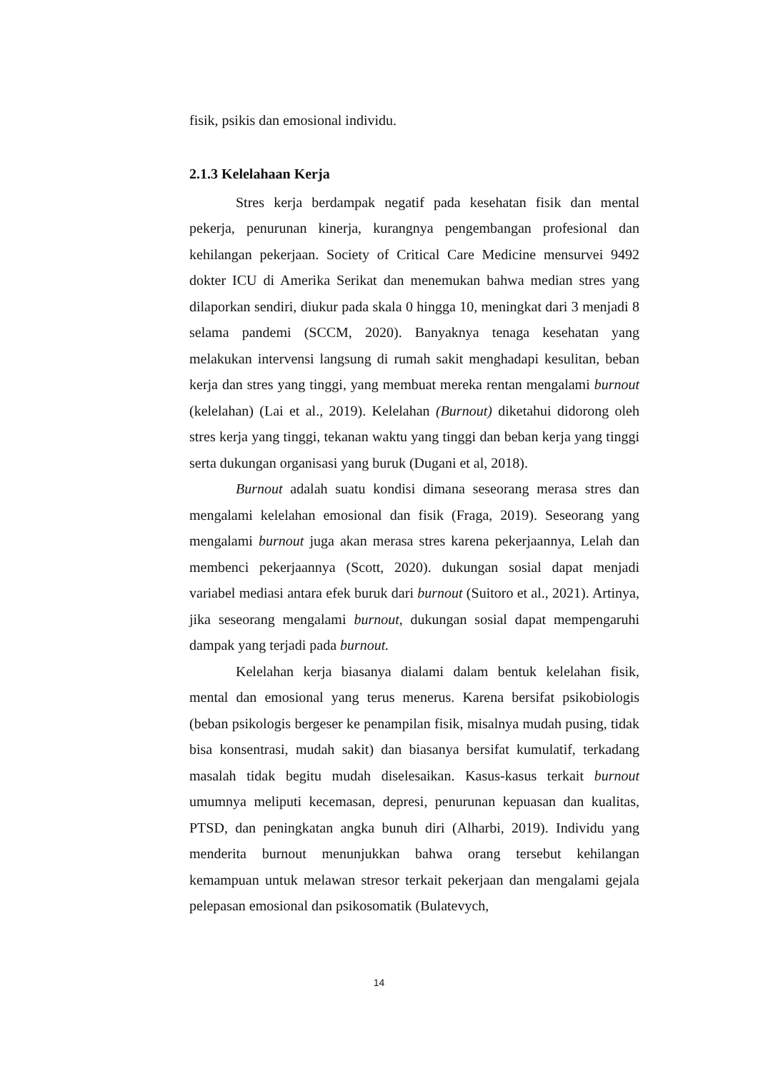fisik, psikis dan emosional individu.
2.1.3 Kelelahaan Kerja
Stres kerja berdampak negatif pada kesehatan fisik dan mental pekerja, penurunan kinerja, kurangnya pengembangan profesional dan kehilangan pekerjaan. Society of Critical Care Medicine mensurvei 9492 dokter ICU di Amerika Serikat dan menemukan bahwa median stres yang dilaporkan sendiri, diukur pada skala 0 hingga 10, meningkat dari 3 menjadi 8 selama pandemi (SCCM, 2020). Banyaknya tenaga kesehatan yang melakukan intervensi langsung di rumah sakit menghadapi kesulitan, beban kerja dan stres yang tinggi, yang membuat mereka rentan mengalami burnout (kelelahan) (Lai et al., 2019). Kelelahan (Burnout) diketahui didorong oleh stres kerja yang tinggi, tekanan waktu yang tinggi dan beban kerja yang tinggi serta dukungan organisasi yang buruk (Dugani et al, 2018).
Burnout adalah suatu kondisi dimana seseorang merasa stres dan mengalami kelelahan emosional dan fisik (Fraga, 2019). Seseorang yang mengalami burnout juga akan merasa stres karena pekerjaannya, Lelah dan membenci pekerjaannya (Scott, 2020). dukungan sosial dapat menjadi variabel mediasi antara efek buruk dari burnout (Suitoro et al., 2021). Artinya, jika seseorang mengalami burnout, dukungan sosial dapat mempengaruhi dampak yang terjadi pada burnout.
Kelelahan kerja biasanya dialami dalam bentuk kelelahan fisik, mental dan emosional yang terus menerus. Karena bersifat psikobiologis (beban psikologis bergeser ke penampilan fisik, misalnya mudah pusing, tidak bisa konsentrasi, mudah sakit) dan biasanya bersifat kumulatif, terkadang masalah tidak begitu mudah diselesaikan. Kasus-kasus terkait burnout umumnya meliputi kecemasan, depresi, penurunan kepuasan dan kualitas, PTSD, dan peningkatan angka bunuh diri (Alharbi, 2019). Individu yang menderita burnout menunjukkan bahwa orang tersebut kehilangan kemampuan untuk melawan stresor terkait pekerjaan dan mengalami gejala pelepasan emosional dan psikosomatik (Bulatevych,
14